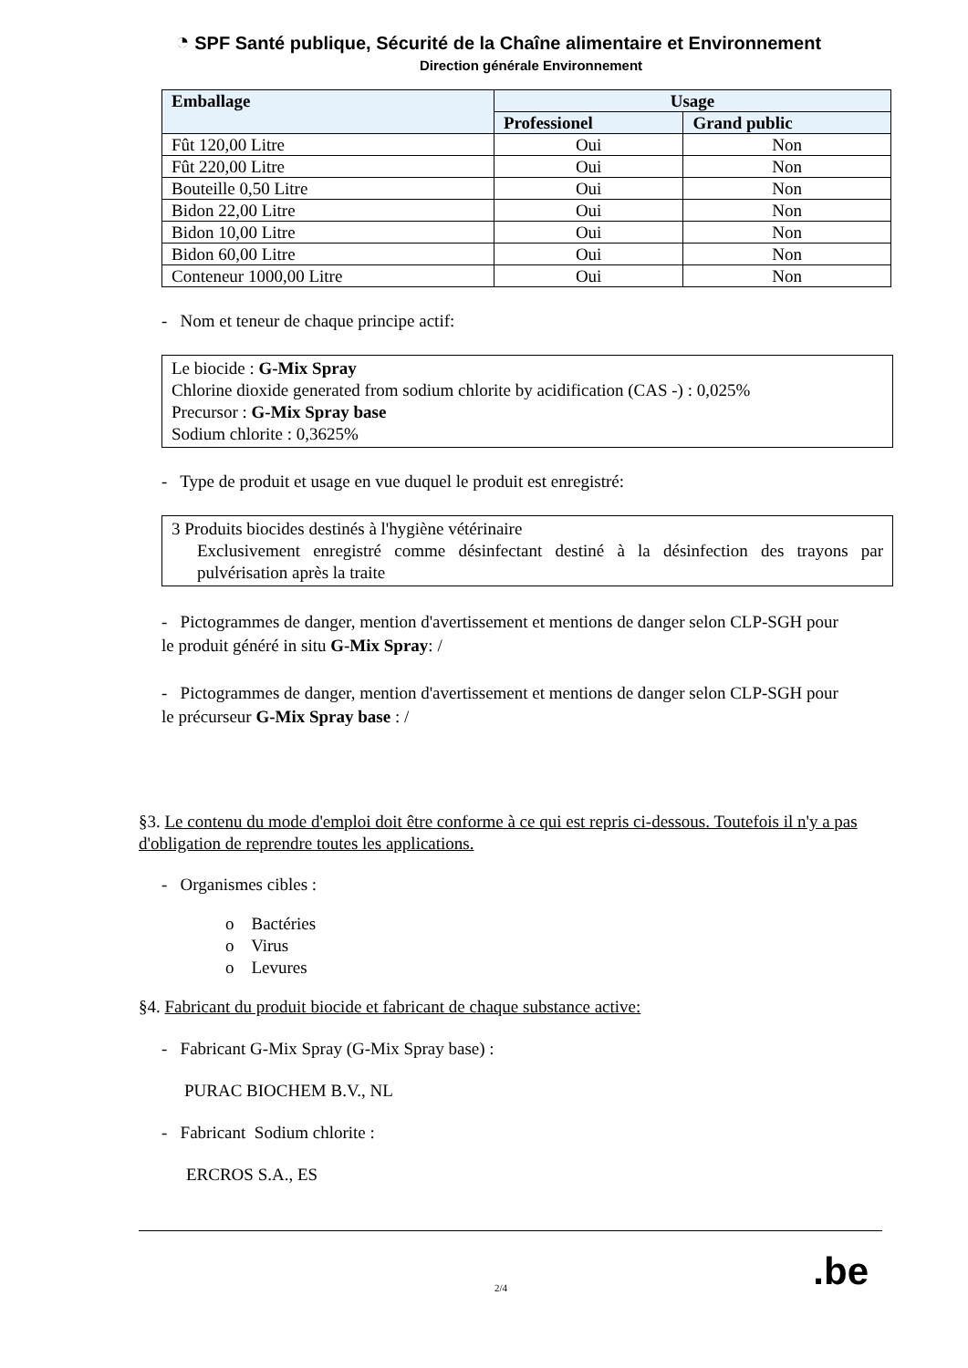◔ SPF Santé publique, Sécurité de la Chaîne alimentaire et Environnement
Direction générale Environnement
| Emballage | Usage | |
| --- | --- | --- |
| | Professionel | Grand public |
| Fût 120,00 Litre | Oui | Non |
| Fût 220,00 Litre | Oui | Non |
| Bouteille 0,50 Litre | Oui | Non |
| Bidon 22,00 Litre | Oui | Non |
| Bidon 10,00 Litre | Oui | Non |
| Bidon 60,00 Litre | Oui | Non |
| Conteneur 1000,00 Litre | Oui | Non |
- Nom et teneur de chaque principe actif:
Le biocide : G-Mix Spray
Chlorine dioxide generated from sodium chlorite by acidification (CAS -) : 0,025%
Precursor : G-Mix Spray base
Sodium chlorite : 0,3625%
- Type de produit et usage en vue duquel le produit est enregistré:
3 Produits biocides destinés à l'hygiène vétérinaire
Exclusivement enregistré comme désinfectant destiné à la désinfection des trayons par pulvérisation après la traite
- Pictogrammes de danger, mention d'avertissement et mentions de danger selon CLP-SGH pour le produit généré in situ G-Mix Spray: /
- Pictogrammes de danger, mention d'avertissement et mentions de danger selon CLP-SGH pour le précurseur G-Mix Spray base : /
§3. Le contenu du mode d'emploi doit être conforme à ce qui est repris ci-dessous. Toutefois il n'y a pas d'obligation de reprendre toutes les applications.
- Organismes cibles :
o Bactéries
o Virus
o Levures
§4. Fabricant du produit biocide et fabricant de chaque substance active:
- Fabricant G-Mix Spray (G-Mix Spray base) :
PURAC BIOCHEM B.V., NL
- Fabricant Sodium chlorite :
ERCROS S.A., ES
2/4 .be